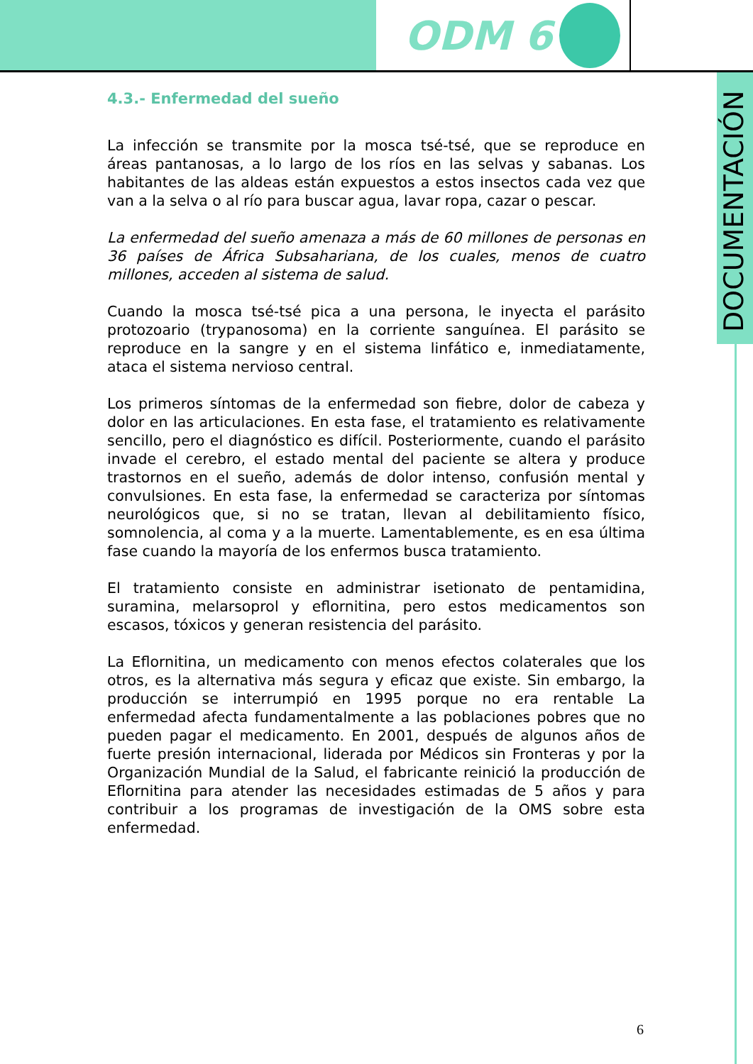ODM 6
DOCUMENTACIÓN
4.3.- Enfermedad del sueño
La infección se transmite por la mosca tsé-tsé, que se reproduce en áreas pantanosas, a lo largo de los ríos en las selvas y sabanas. Los habitantes de las aldeas están expuestos a estos insectos cada vez que van a la selva o al río para buscar agua, lavar ropa, cazar o pescar.
La enfermedad del sueño amenaza a más de 60 millones de personas en 36 países de África Subsahariana, de los cuales, menos de cuatro millones, acceden al sistema de salud.
Cuando la mosca tsé-tsé pica a una persona, le inyecta el parásito protozoario (trypanosoma) en la corriente sanguínea. El parásito se reproduce en la sangre y en el sistema linfático e, inmediatamente, ataca el sistema nervioso central.
Los primeros síntomas de la enfermedad son fiebre, dolor de cabeza y dolor en las articulaciones. En esta fase, el tratamiento es relativamente sencillo, pero el diagnóstico es difícil. Posteriormente, cuando el parásito invade el cerebro, el estado mental del paciente se altera y produce trastornos en el sueño, además de dolor intenso, confusión mental y convulsiones. En esta fase, la enfermedad se caracteriza por síntomas neurológicos que, si no se tratan, llevan al debilitamiento físico, somnolencia, al coma y a la muerte. Lamentablemente, es en esa última fase cuando la mayoría de los enfermos busca tratamiento.
El tratamiento consiste en administrar isetionato de pentamidina, suramina, melarsoprol y eflornitina, pero estos medicamentos son escasos, tóxicos y generan resistencia del parásito.
La Eflornitina, un medicamento con menos efectos colaterales que los otros, es la alternativa más segura y eficaz que existe. Sin embargo, la producción se interrumpió en 1995 porque no era rentable La enfermedad afecta fundamentalmente a las poblaciones pobres que no pueden pagar el medicamento. En 2001, después de algunos años de fuerte presión internacional, liderada por Médicos sin Fronteras y por la Organización Mundial de la Salud, el fabricante reinició la producción de Eflornitina para atender las necesidades estimadas de 5 años y para contribuir a los programas de investigación de la OMS sobre esta enfermedad.
6